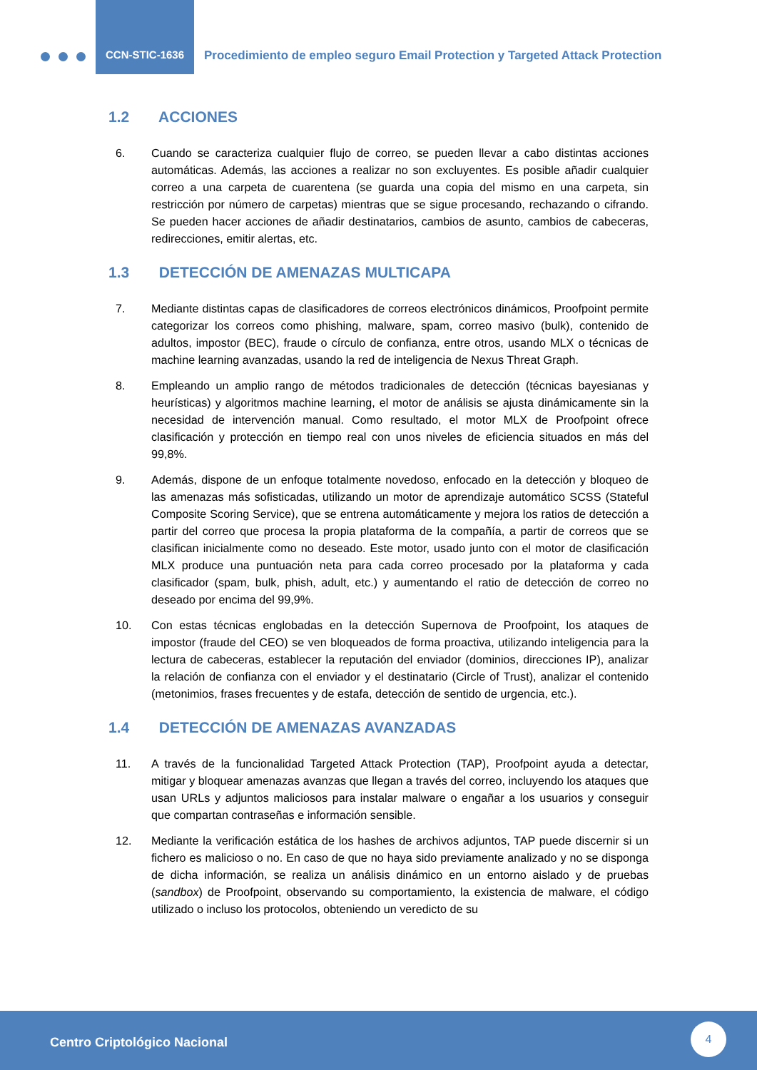CCN-STIC-1636
Procedimiento de empleo seguro Email Protection y Targeted Attack Protection
1.2 ACCIONES
6. Cuando se caracteriza cualquier flujo de correo, se pueden llevar a cabo distintas acciones automáticas. Además, las acciones a realizar no son excluyentes. Es posible añadir cualquier correo a una carpeta de cuarentena (se guarda una copia del mismo en una carpeta, sin restricción por número de carpetas) mientras que se sigue procesando, rechazando o cifrando. Se pueden hacer acciones de añadir destinatarios, cambios de asunto, cambios de cabeceras, redirecciones, emitir alertas, etc.
1.3 DETECCIÓN DE AMENAZAS MULTICAPA
7. Mediante distintas capas de clasificadores de correos electrónicos dinámicos, Proofpoint permite categorizar los correos como phishing, malware, spam, correo masivo (bulk), contenido de adultos, impostor (BEC), fraude o círculo de confianza, entre otros, usando MLX o técnicas de machine learning avanzadas, usando la red de inteligencia de Nexus Threat Graph.
8. Empleando un amplio rango de métodos tradicionales de detección (técnicas bayesianas y heurísticas) y algoritmos machine learning, el motor de análisis se ajusta dinámicamente sin la necesidad de intervención manual. Como resultado, el motor MLX de Proofpoint ofrece clasificación y protección en tiempo real con unos niveles de eficiencia situados en más del 99,8%.
9. Además, dispone de un enfoque totalmente novedoso, enfocado en la detección y bloqueo de las amenazas más sofisticadas, utilizando un motor de aprendizaje automático SCSS (Stateful Composite Scoring Service), que se entrena automáticamente y mejora los ratios de detección a partir del correo que procesa la propia plataforma de la compañía, a partir de correos que se clasifican inicialmente como no deseado. Este motor, usado junto con el motor de clasificación MLX produce una puntuación neta para cada correo procesado por la plataforma y cada clasificador (spam, bulk, phish, adult, etc.) y aumentando el ratio de detección de correo no deseado por encima del 99,9%.
10. Con estas técnicas englobadas en la detección Supernova de Proofpoint, los ataques de impostor (fraude del CEO) se ven bloqueados de forma proactiva, utilizando inteligencia para la lectura de cabeceras, establecer la reputación del enviador (dominios, direcciones IP), analizar la relación de confianza con el enviador y el destinatario (Circle of Trust), analizar el contenido (metonimios, frases frecuentes y de estafa, detección de sentido de urgencia, etc.).
1.4 DETECCIÓN DE AMENAZAS AVANZADAS
11. A través de la funcionalidad Targeted Attack Protection (TAP), Proofpoint ayuda a detectar, mitigar y bloquear amenazas avanzas que llegan a través del correo, incluyendo los ataques que usan URLs y adjuntos maliciosos para instalar malware o engañar a los usuarios y conseguir que compartan contraseñas e información sensible.
12. Mediante la verificación estática de los hashes de archivos adjuntos, TAP puede discernir si un fichero es malicioso o no. En caso de que no haya sido previamente analizado y no se disponga de dicha información, se realiza un análisis dinámico en un entorno aislado y de pruebas (sandbox) de Proofpoint, observando su comportamiento, la existencia de malware, el código utilizado o incluso los protocolos, obteniendo un veredicto de su
Centro Criptológico Nacional
4